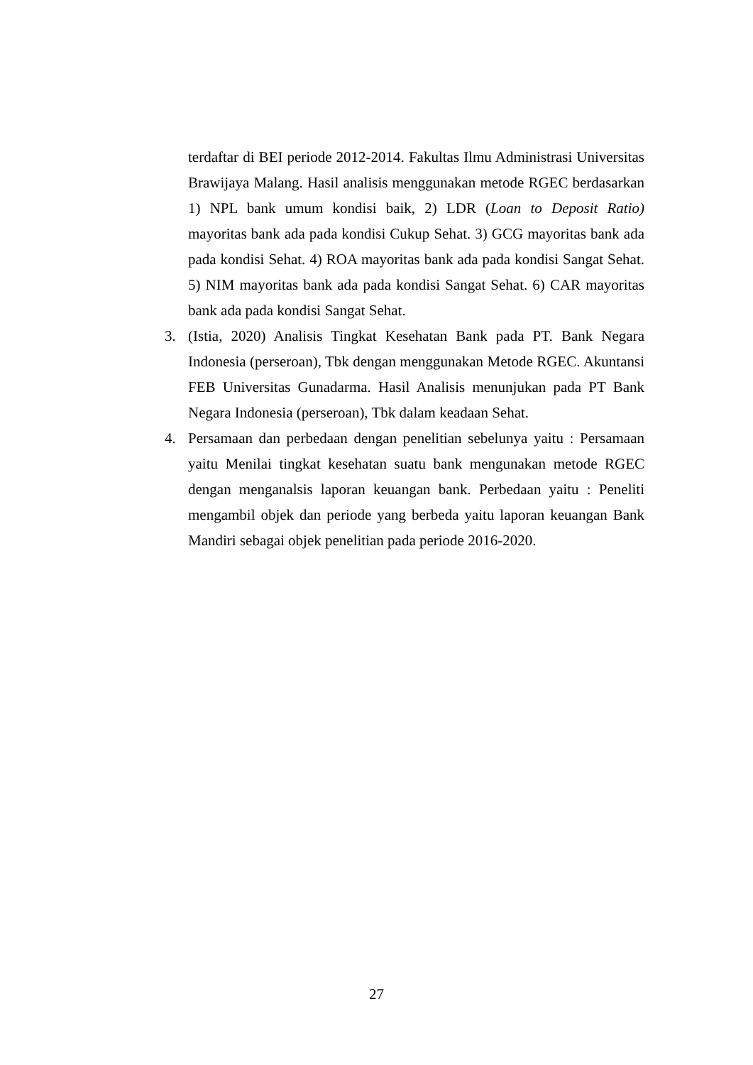terdaftar di BEI periode 2012-2014. Fakultas Ilmu Administrasi Universitas Brawijaya Malang. Hasil analisis menggunakan metode RGEC berdasarkan 1) NPL bank umum kondisi baik, 2) LDR (Loan to Deposit Ratio) mayoritas bank ada pada kondisi Cukup Sehat. 3) GCG mayoritas bank ada pada kondisi Sehat. 4) ROA mayoritas bank ada pada kondisi Sangat Sehat. 5) NIM mayoritas bank ada pada kondisi Sangat Sehat. 6) CAR mayoritas bank ada pada kondisi Sangat Sehat.
3. (Istia, 2020) Analisis Tingkat Kesehatan Bank pada PT. Bank Negara Indonesia (perseroan), Tbk dengan menggunakan Metode RGEC. Akuntansi FEB Universitas Gunadarma. Hasil Analisis menunjukan pada PT Bank Negara Indonesia (perseroan), Tbk dalam keadaan Sehat.
4. Persamaan dan perbedaan dengan penelitian sebelunya yaitu : Persamaan yaitu Menilai tingkat kesehatan suatu bank mengunakan metode RGEC dengan menganalsis laporan keuangan bank. Perbedaan yaitu : Peneliti mengambil objek dan periode yang berbeda yaitu laporan keuangan Bank Mandiri sebagai objek penelitian pada periode 2016-2020.
27